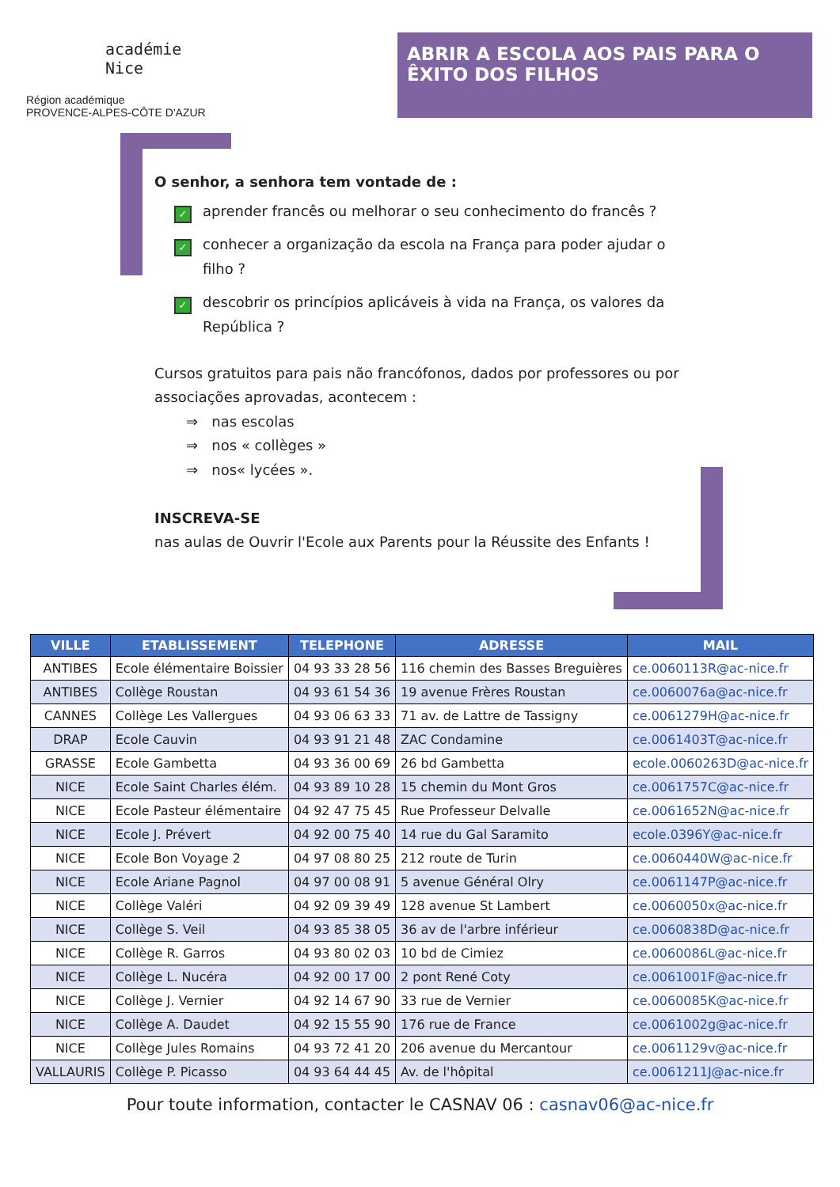académie
Nice
Région académique
PROVENCE-ALPES-CÔTE D'AZUR
ABRIR A ESCOLA AOS PAIS PARA O ÊXITO DOS FILHOS
O senhor, a senhora tem vontade de :
✓ aprender francês ou melhorar o seu conhecimento do francês ?
✓ conhecer a organização da escola na França para poder ajudar o filho ?
✓ descobrir os princípios aplicáveis à vida na França, os valores da República ?
Cursos gratuitos para pais não francófonos, dados por professores ou por associações aprovadas, acontecem :
⇒ nas escolas
⇒ nos « collèges »
⇒ nos« lycées ».
INSCREVA-SE
nas aulas de Ouvrir l'Ecole aux Parents pour la Réussite des Enfants !
| VILLE | ETABLISSEMENT | TELEPHONE | ADRESSE | MAIL |
| --- | --- | --- | --- | --- |
| ANTIBES | Ecole élémentaire Boissier | 04 93 33 28 56 | 116 chemin des Basses Breguières | ce.0060113R@ac-nice.fr |
| ANTIBES | Collège Roustan | 04 93 61 54 36 | 19 avenue Frères Roustan | ce.0060076a@ac-nice.fr |
| CANNES | Collège Les Vallergues | 04 93 06 63 33 | 71 av. de Lattre de Tassigny | ce.0061279H@ac-nice.fr |
| DRAP | Ecole Cauvin | 04 93 91 21 48 | ZAC Condamine | ce.0061403T@ac-nice.fr |
| GRASSE | Ecole Gambetta | 04 93 36 00 69 | 26 bd Gambetta | ecole.0060263D@ac-nice.fr |
| NICE | Ecole Saint Charles élém. | 04 93 89 10 28 | 15 chemin du Mont Gros | ce.0061757C@ac-nice.fr |
| NICE | Ecole Pasteur élémentaire | 04 92 47 75 45 | Rue Professeur Delvalle | ce.0061652N@ac-nice.fr |
| NICE | Ecole J. Prévert | 04 92 00 75 40 | 14 rue du Gal Saramito | ecole.0396Y@ac-nice.fr |
| NICE | Ecole Bon Voyage 2 | 04 97 08 80 25 | 212 route de Turin | ce.0060440W@ac-nice.fr |
| NICE | Ecole Ariane Pagnol | 04 97 00 08 91 | 5 avenue Général Olry | ce.0061147P@ac-nice.fr |
| NICE | Collège Valéri | 04 92 09 39 49 | 128 avenue St Lambert | ce.0060050x@ac-nice.fr |
| NICE | Collège S. Veil | 04 93 85 38 05 | 36 av de l'arbre inférieur | ce.0060838D@ac-nice.fr |
| NICE | Collège R. Garros | 04 93 80 02 03 | 10 bd de Cimiez | ce.0060086L@ac-nice.fr |
| NICE | Collège L. Nucéra | 04 92 00 17 00 | 2 pont René Coty | ce.0061001F@ac-nice.fr |
| NICE | Collège J. Vernier | 04 92 14 67 90 | 33 rue de Vernier | ce.0060085K@ac-nice.fr |
| NICE | Collège A. Daudet | 04 92 15 55 90 | 176 rue de France | ce.0061002g@ac-nice.fr |
| NICE | Collège Jules Romains | 04 93 72 41 20 | 206 avenue du Mercantour | ce.0061129v@ac-nice.fr |
| VALLAURIS | Collège P. Picasso | 04 93 64 44 45 | Av. de l'hôpital | ce.0061211J@ac-nice.fr |
Pour toute information, contacter le CASNAV 06 : casnav06@ac-nice.fr